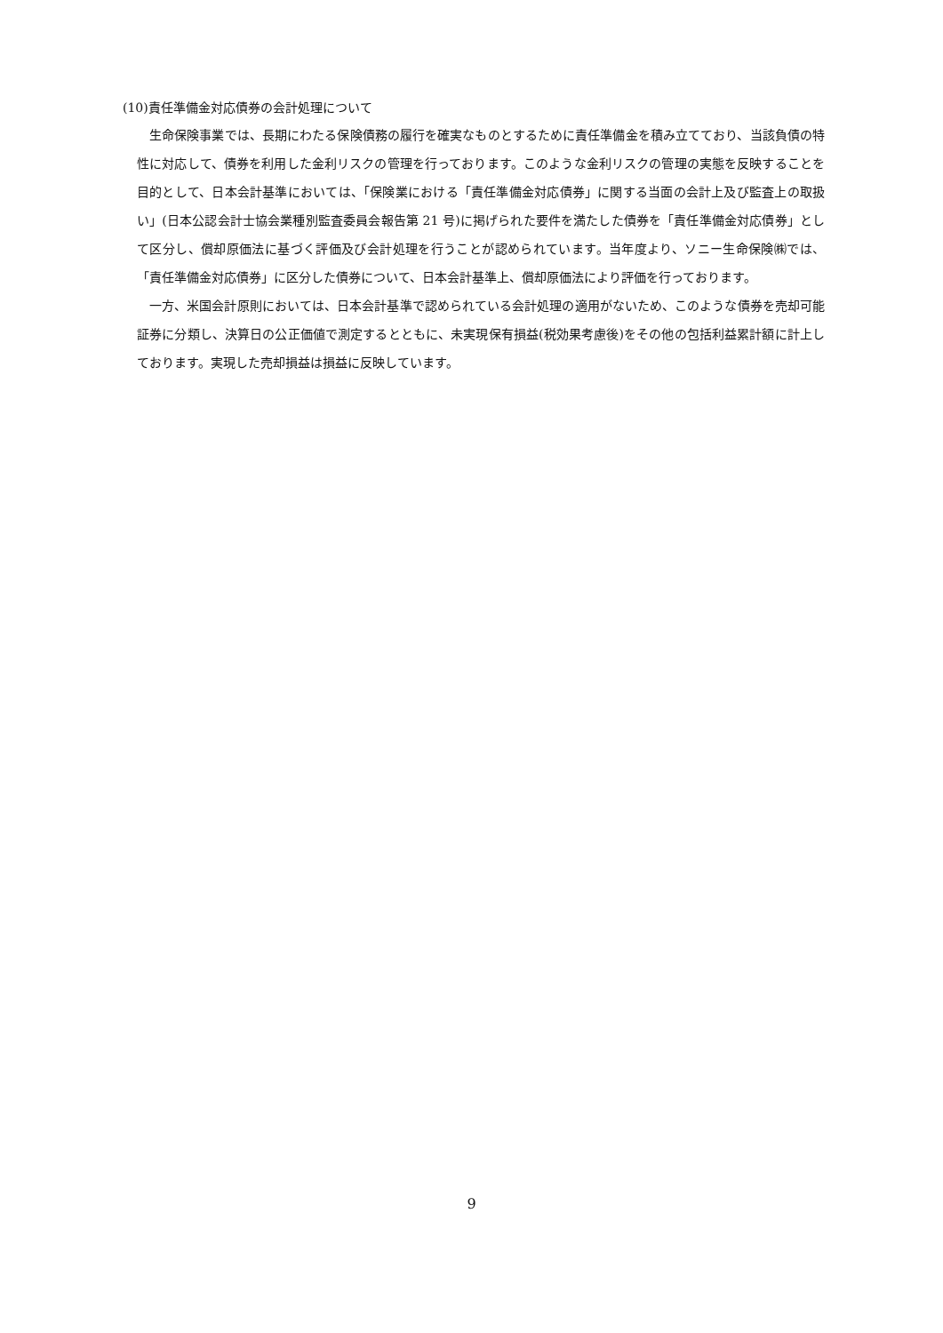(10)責任準備金対応債券の会計処理について
生命保険事業では、長期にわたる保険債務の履行を確実なものとするために責任準備金を積み立てており、当該負債の特性に対応して、債券を利用した金利リスクの管理を行っております。このような金利リスクの管理の実態を反映することを目的として、日本会計基準においては、「保険業における「責任準備金対応債券」に関する当面の会計上及び監査上の取扱い」(日本公認会計士協会業種別監査委員会報告第 21 号)に掲げられた要件を満たした債券を「責任準備金対応債券」として区分し、償却原価法に基づく評価及び会計処理を行うことが認められています。当年度より、ソニー生命保険㈱では、「責任準備金対応債券」に区分した債券について、日本会計基準上、償却原価法により評価を行っております。
一方、米国会計原則においては、日本会計基準で認められている会計処理の適用がないため、このような債券を売却可能証券に分類し、決算日の公正価値で測定するとともに、未実現保有損益(税効果考慮後)をその他の包括利益累計額に計上しております。実現した売却損益は損益に反映しています。
9